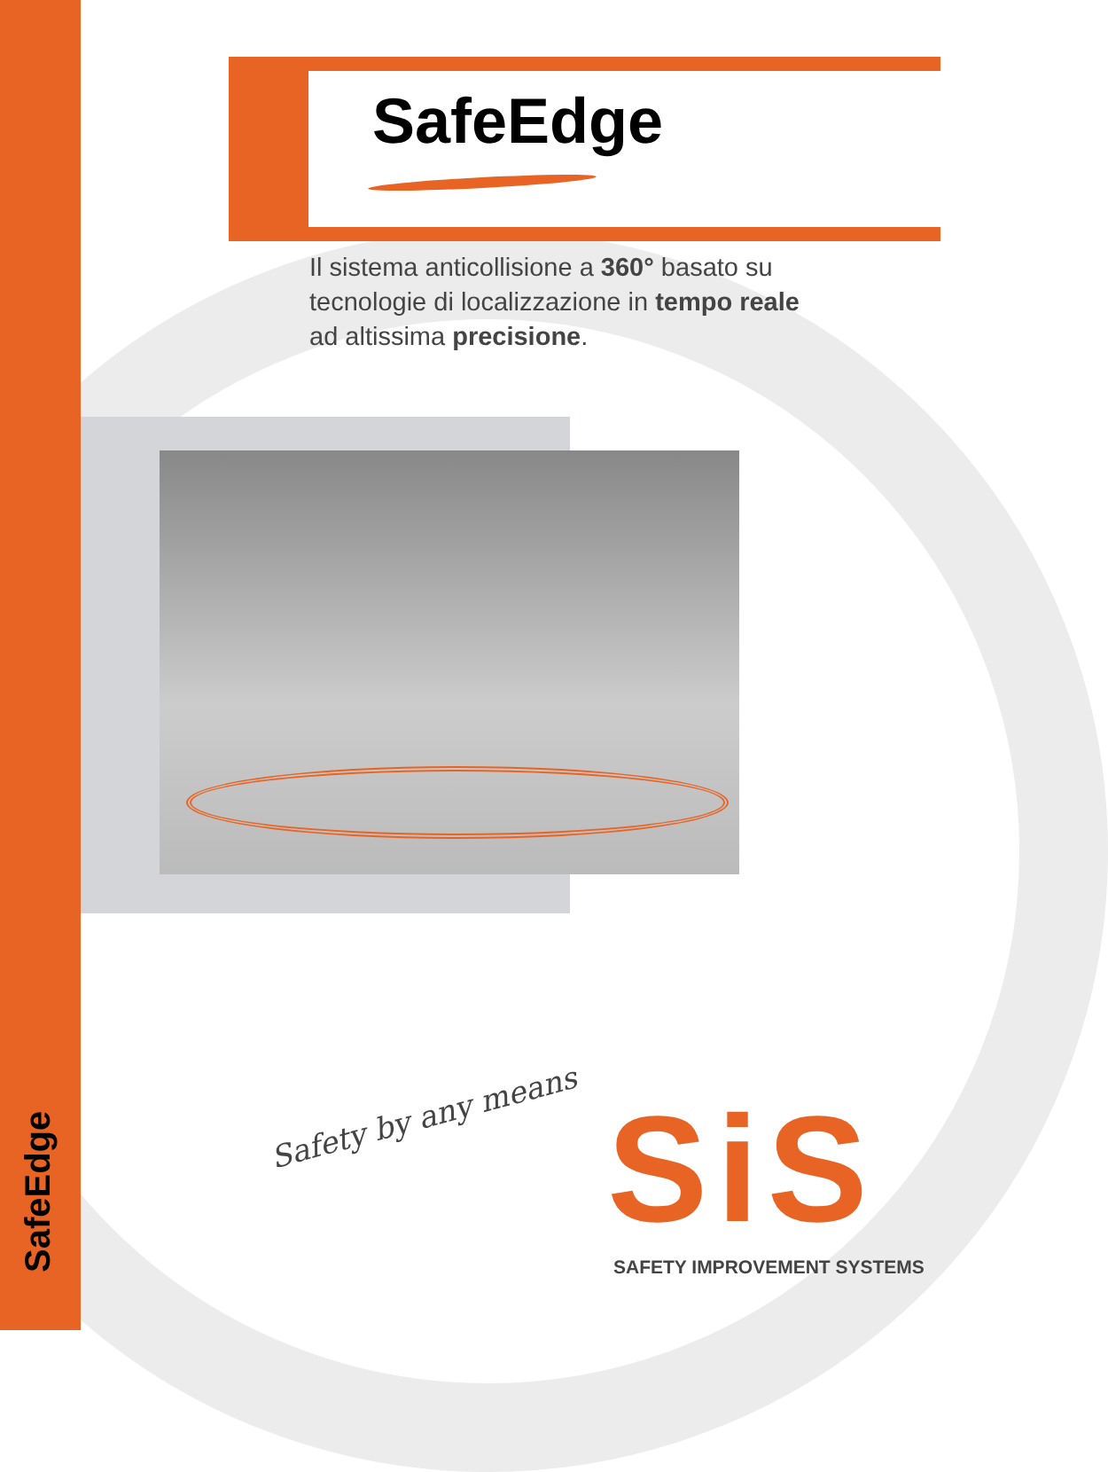SafeEdge
SafeEdge
Il sistema anticollisione a 360° basato su
tecnologie di localizzazione in tempo reale
ad altissima precisione.
Safety by any means SiS
SAFETY IMPROVEMENT SYSTEMS